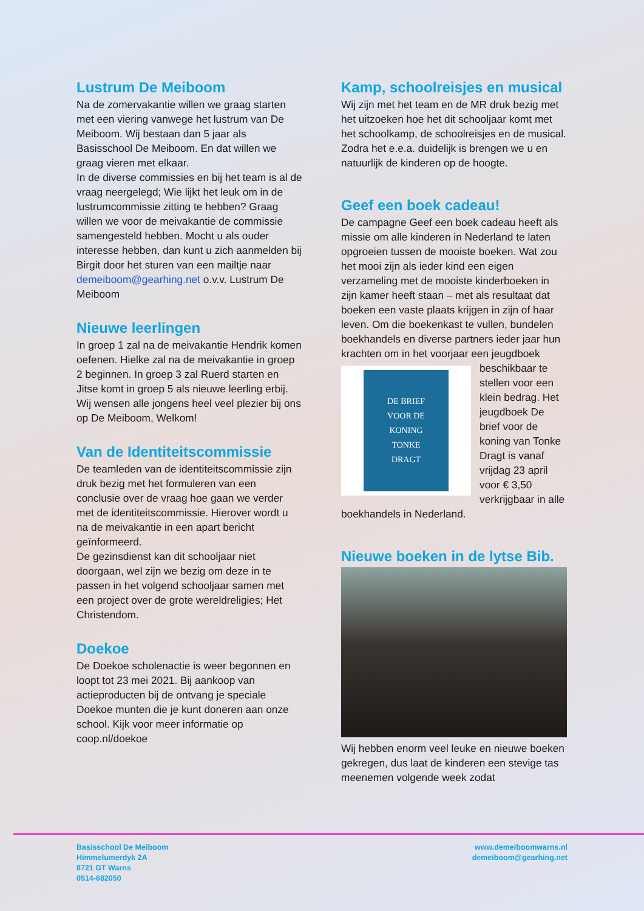Lustrum De Meiboom
Na de zomervakantie willen we graag starten met een viering vanwege het lustrum van De Meiboom. Wij bestaan dan 5 jaar als Basisschool De Meiboom. En dat willen we graag vieren met elkaar.
In de diverse commissies en bij het team is al de vraag neergelegd; Wie lijkt het leuk om in de lustrumcommissie zitting te hebben? Graag willen we voor de meivakantie de commissie samengesteld hebben. Mocht u als ouder interesse hebben, dan kunt u zich aanmelden bij Birgit door het sturen van een mailtje naar demeiboom@gearhing.net o.v.v. Lustrum De Meiboom
Nieuwe leerlingen
In groep 1 zal na de meivakantie Hendrik komen oefenen. Hielke zal na de meivakantie in groep 2 beginnen. In groep 3 zal Ruerd starten en Jitse komt in groep 5 als nieuwe leerling erbij. Wij wensen alle jongens heel veel plezier bij ons op De Meiboom, Welkom!
Van de Identiteitscommissie
De teamleden van de identiteitscommissie zijn druk bezig met het formuleren van een conclusie over de vraag hoe gaan we verder met de identiteitscommissie. Hierover wordt u na de meivakantie in een apart bericht geïnformeerd.
De gezinsdienst kan dit schooljaar niet doorgaan, wel zijn we bezig om deze in te passen in het volgend schooljaar samen met een project over de grote wereldreligies; Het Christendom.
Doekoe
De Doekoe scholenactie is weer begonnen en loopt tot 23 mei 2021. Bij aankoop van actieproducten bij de ontvang je speciale Doekoe munten die je kunt doneren aan onze school. Kijk voor meer informatie op coop.nl/doekoe
Kamp, schoolreisjes en musical
Wij zijn met het team en de MR druk bezig met het uitzoeken hoe het dit schooljaar komt met het schoolkamp, de schoolreisjes en de musical. Zodra het e.e.a. duidelijk is brengen we u en natuurlijk de kinderen op de hoogte.
Geef een boek cadeau!
De campagne Geef een boek cadeau heeft als missie om alle kinderen in Nederland te laten opgroeien tussen de mooiste boeken. Wat zou het mooi zijn als ieder kind een eigen verzameling met de mooiste kinderboeken in zijn kamer heeft staan – met als resultaat dat boeken een vaste plaats krijgen in zijn of haar leven. Om die boekenkast te vullen, bundelen boekhandels en diverse partners ieder jaar hun krachten om in het voorjaar een
DE BRIEF
VOOR DE
KONING
TONKE
DRAGT
jeugdboek beschikbaar te stellen voor een klein bedrag. Het jeugdboek De brief voor de koning van Tonke Dragt is vanaf vrijdag 23 april voor € 3,50 verkrijgbaar in alle boekhandels in Nederland.
Nieuwe boeken in de lytse Bib.
Wij hebben enorm veel leuke en nieuwe boeken gekregen, dus laat de kinderen een stevige tas meenemen volgende week zodat
Basisschool De Meiboom
Himmelumerdyk 2A
8721 GT Warns
0514-682050
www.demeiboomwarns.nl
demeiboom@gearhing.net